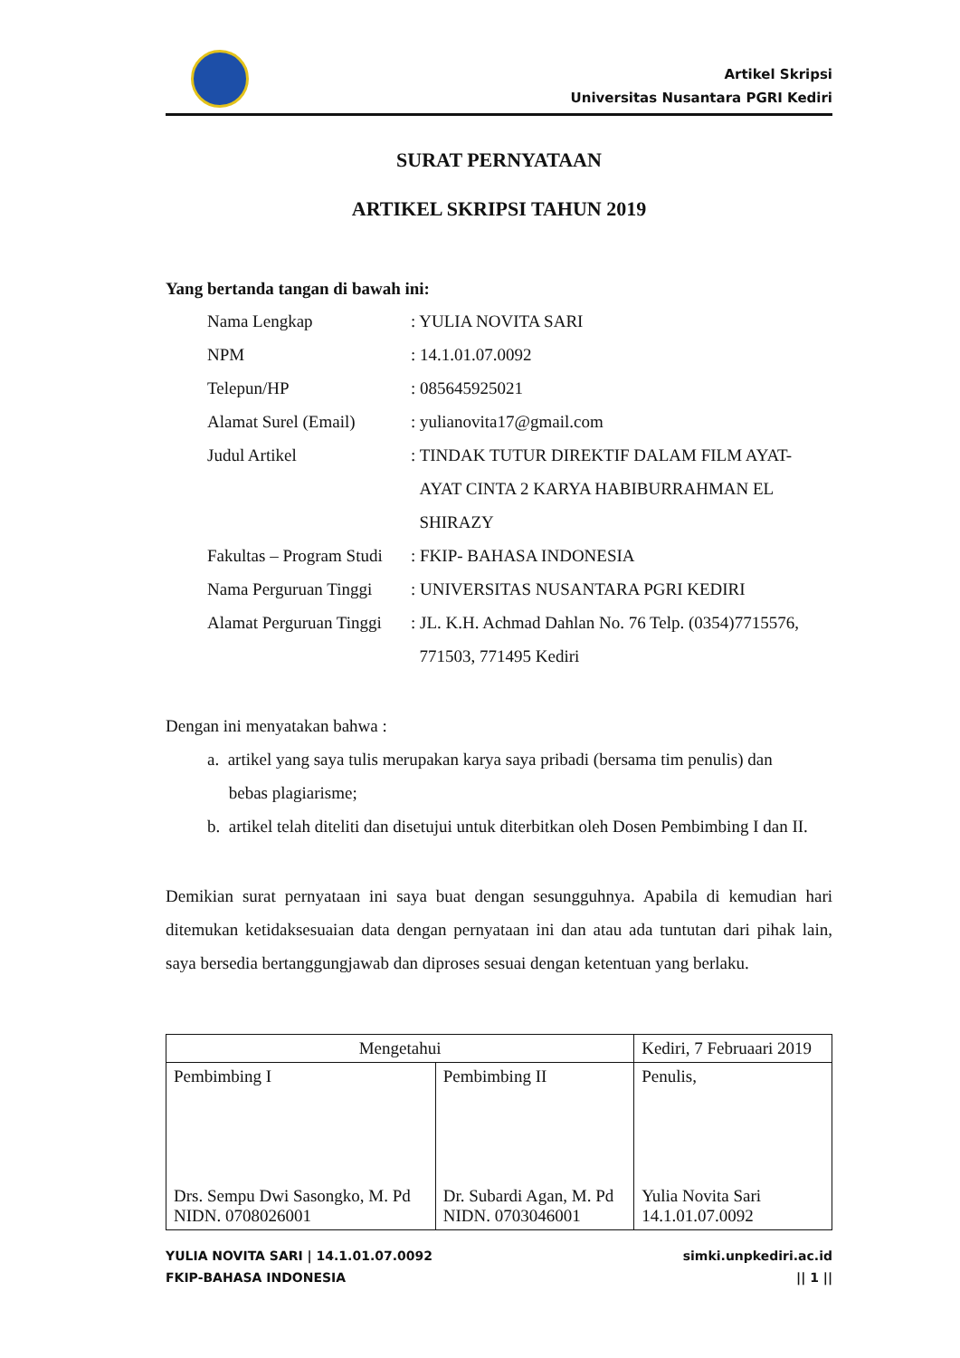Artikel Skripsi
Universitas Nusantara PGRI Kediri
SURAT PERNYATAAN
ARTIKEL SKRIPSI TAHUN 2019
Yang bertanda tangan di bawah ini:
| Nama Lengkap | : YULIA NOVITA SARI |
| NPM | : 14.1.01.07.0092 |
| Telepun/HP | : 085645925021 |
| Alamat Surel (Email) | : yulianovita17@gmail.com |
| Judul Artikel | : TINDAK TUTUR DIREKTIF DALAM FILM AYAT- AYAT CINTA 2 KARYA HABIBURRAHMAN EL SHIRAZY |
| Fakultas – Program Studi | : FKIP- BAHASA INDONESIA |
| Nama Perguruan Tinggi | : UNIVERSITAS NUSANTARA PGRI KEDIRI |
| Alamat Perguruan Tinggi | : JL. K.H. Achmad Dahlan No. 76 Telp. (0354)7715576, 771503, 771495 Kediri |
Dengan ini menyatakan bahwa :
a. artikel yang saya tulis merupakan karya saya pribadi (bersama tim penulis) dan
bebas plagiarisme;
b. artikel telah diteliti dan disetujui untuk diterbitkan oleh Dosen Pembimbing I dan II.
Demikian surat pernyataan ini saya buat dengan sesungguhnya. Apabila di kemudian hari ditemukan ketidaksesuaian data dengan pernyataan ini dan atau ada tuntutan dari pihak lain, saya bersedia bertanggungjawab dan diproses sesuai dengan ketentuan yang berlaku.
| Mengetahui | | Kediri, 7 Februaari 2019 |
| Pembimbing I Drs. Sempu Dwi Sasongko, M. Pd NIDN. 0708026001 | Pembimbing II Dr. Subardi Agan, M. Pd NIDN. 0703046001 | Penulis, Yulia Novita Sari 14.1.01.07.0092 |
YULIA NOVITA SARI | 14.1.01.07.0092
FKIP-BAHASA INDONESIA
simki.unpkediri.ac.id
|| 1 ||